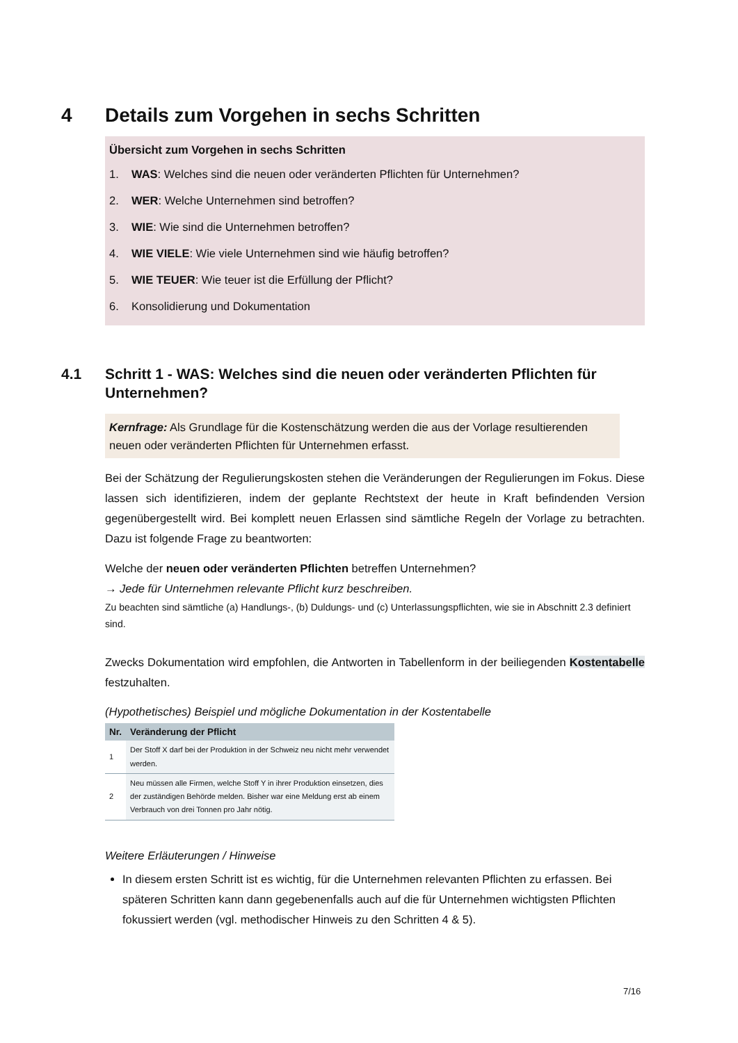4 Details zum Vorgehen in sechs Schritten
Übersicht zum Vorgehen in sechs Schritten
1. WAS: Welches sind die neuen oder veränderten Pflichten für Unternehmen?
2. WER: Welche Unternehmen sind betroffen?
3. WIE: Wie sind die Unternehmen betroffen?
4. WIE VIELE: Wie viele Unternehmen sind wie häufig betroffen?
5. WIE TEUER: Wie teuer ist die Erfüllung der Pflicht?
6. Konsolidierung und Dokumentation
4.1 Schritt 1 - WAS: Welches sind die neuen oder veränderten Pflichten für Unternehmen?
Kernfrage: Als Grundlage für die Kostenschätzung werden die aus der Vorlage resultierenden neuen oder veränderten Pflichten für Unternehmen erfasst.
Bei der Schätzung der Regulierungskosten stehen die Veränderungen der Regulierungen im Fokus. Diese lassen sich identifizieren, indem der geplante Rechtstext der heute in Kraft befindenden Version gegenübergestellt wird. Bei komplett neuen Erlassen sind sämtliche Regeln der Vorlage zu betrachten. Dazu ist folgende Frage zu beantworten:
Welche der neuen oder veränderten Pflichten betreffen Unternehmen?
→ Jede für Unternehmen relevante Pflicht kurz beschreiben.
Zu beachten sind sämtliche (a) Handlungs-, (b) Duldungs- und (c) Unterlassungspflichten, wie sie in Abschnitt 2.3 definiert sind.
Zwecks Dokumentation wird empfohlen, die Antworten in Tabellenform in der beiliegenden Kostentabelle festzuhalten.
(Hypothetisches) Beispiel und mögliche Dokumentation in der Kostentabelle
| Nr. | Veränderung der Pflicht |
| --- | --- |
| 1 | Der Stoff X darf bei der Produktion in der Schweiz neu nicht mehr verwendet werden. |
| 2 | Neu müssen alle Firmen, welche Stoff Y in ihrer Produktion einsetzen, dies der zuständigen Behörde melden. Bisher war eine Meldung erst ab einem Verbrauch von drei Tonnen pro Jahr nötig. |
Weitere Erläuterungen / Hinweise
In diesem ersten Schritt ist es wichtig, für die Unternehmen relevanten Pflichten zu erfassen. Bei späteren Schritten kann dann gegebenenfalls auch auf die für Unternehmen wichtigsten Pflichten fokussiert werden (vgl. methodischer Hinweis zu den Schritten 4 & 5).
7/16